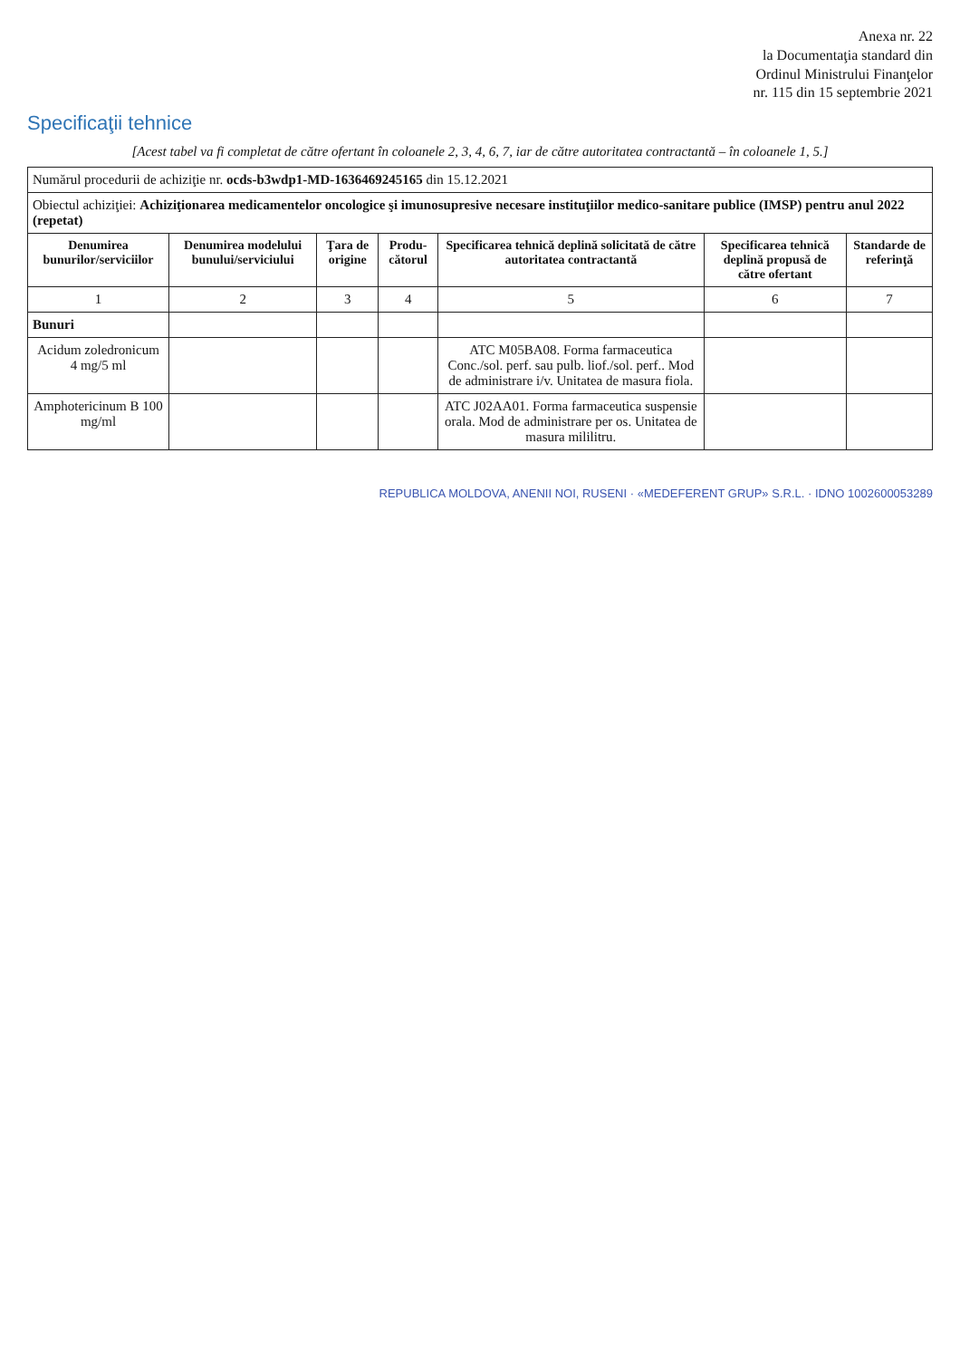Anexa nr. 22
la Documentaţia standard din
Ordinul Ministrului Finanţelor
nr. 115 din 15 septembrie 2021
Specificaţii tehnice
[Acest tabel va fi completat de către ofertant în coloanele 2, 3, 4, 6, 7, iar de către autoritatea contractantă – în coloanele 1, 5.]
| Numărul procedurii de achiziţie nr. ocds-b3wdp1-MD-1636469245165 din 15.12.2021 | | | | | | |
| Obiectul achiziţiei: Achiziţionarea medicamentelor oncologice şi imunosupresive necesare instituţiilor medico-sanitare publice (IMSP) pentru anul 2022 (repetat) | | | | | | |
| Denumirea bunurilor/serviciilor | Denumirea modelului bunului/serviciului | Ţara de origine | Produ-cătorul | Specificarea tehnică deplină solicitată de către autoritatea contractantă | Specificarea tehnică deplină propusă de către ofertant | Standarde de referinţă |
| 1 | 2 | 3 | 4 | 5 | 6 | 7 |
| Bunuri | | | | | | |
| Acidum zoledronicum 4 mg/5 ml | | | | ATC M05BA08. Forma farmaceutica Conc./sol. perf. sau pulb. liof./sol. perf.. Mod de administrare i/v. Unitatea de masura fiola. | | |
| Amphotericinum B 100 mg/ml | | | | ATC J02AA01. Forma farmaceutica suspensie orala. Mod de administrare per os. Unitatea de masura mililitru. | | |
REPUBLICA MOLDOVA, ANENII NOI, RUSENI · «MEDEFERENT GRUP» S.R.L. · IDNO 1002600053289